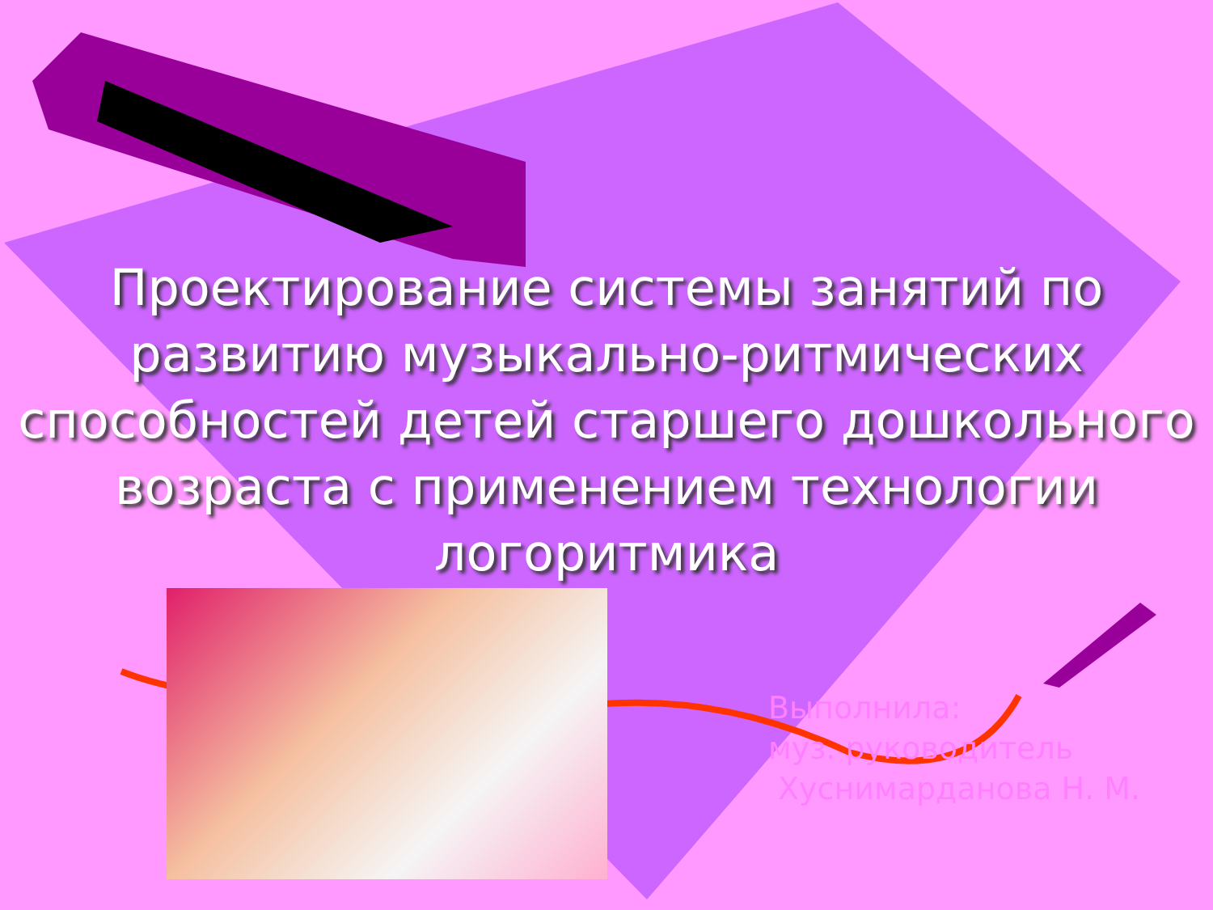Проектирование системы занятий по
развитию музыкально-ритмических
способностей детей старшего дошкольного
возраста с применением технологии
логоритмика
Выполнила:
муз. руководитель
Хуснимарданова Н. М.